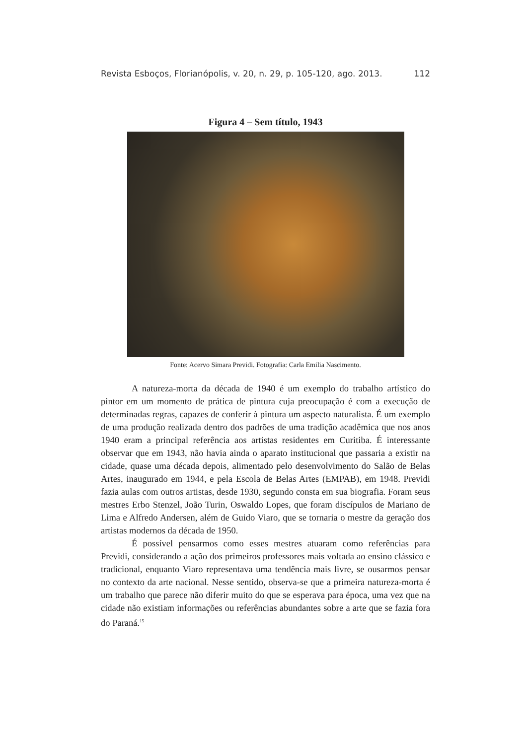Revista Esboços, Florianópolis, v. 20, n. 29, p. 105-120, ago. 2013. 112
Figura 4 – Sem título, 1943
Fonte: Acervo Simara Previdi. Fotografia: Carla Emilia Nascimento.
A natureza-morta da década de 1940 é um exemplo do trabalho artístico do pintor em um momento de prática de pintura cuja preocupação é com a execução de determinadas regras, capazes de conferir à pintura um aspecto naturalista. É um exemplo de uma produção realizada dentro dos padrões de uma tradição acadêmica que nos anos 1940 eram a principal referência aos artistas residentes em Curitiba. É interessante observar que em 1943, não havia ainda o aparato institucional que passaria a existir na cidade, quase uma década depois, alimentado pelo desenvolvimento do Salão de Belas Artes, inaugurado em 1944, e pela Escola de Belas Artes (EMPAB), em 1948. Previdi fazia aulas com outros artistas, desde 1930, segundo consta em sua biografia. Foram seus mestres Erbo Stenzel, João Turin, Oswaldo Lopes, que foram discípulos de Mariano de Lima e Alfredo Andersen, além de Guido Viaro, que se tornaria o mestre da geração dos artistas modernos da década de 1950.
É possível pensarmos como esses mestres atuaram como referências para Previdi, considerando a ação dos primeiros professores mais voltada ao ensino clássico e tradicional, enquanto Viaro representava uma tendência mais livre, se ousarmos pensar no contexto da arte nacional. Nesse sentido, observa-se que a primeira natureza-morta é um trabalho que parece não diferir muito do que se esperava para época, uma vez que na cidade não existiam informações ou referências abundantes sobre a arte que se fazia fora do Paraná.<sup>15</sup>